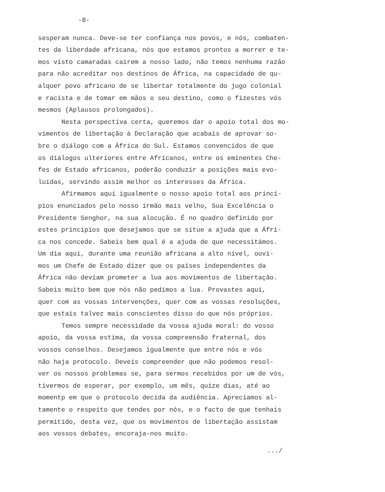-8-
sesperam nunca. Deve-se ter confiança nos povos, e nós, combaten-
tes da liberdade africana, nós que estamos prontos a morrer e te-
mos visto camaradas cairem a nosso lado, não temos nenhuma razão
para não acreditar nos destinos de África, na capacidade de qu-
alquer povo africano de se libertar totalmente do jugo colonial
e racista e de tomar em mãos o seu destino, como o fizestes vós
mesmos (Aplausos prolongados).
Nesta perspectiva certa, queremos dar o apoio total dos mo-
vimentos de libertação à Declaração que acabais de aprovar so-
bre o diálogo com a África do Sul. Estamos convencidos de que
os diálogos ulteriores entre Africanos, entre os eminentes Che-
fes de Estado africanos, poderão conduzir a posições mais evo-
luídas, servindo assim melhor os interesses da África.
Afirmamos aqui igualmente o nosso apoio total aos princí-
pios enunciados pelo nosso irmão mais velho, Sua Excelência o
Presidente Senghor, na sua alocução. É no quadro definido por
estes princípios que desejamos que se situe a ajuda que a Áfri-
ca nos concede. Sabeis bem qual é a ajuda de que necessitámos.
Um dia aqui, durante uma reunião africana a alto nível, ouvi-
mos um Chefe de Estado dizer que os países independentes da
África não deviam prometer a lua aos movimentos de libertação.
Sabeis muito bem que nós não pedimos a lua. Provastes aqui,
quer com as vossas intervenções, quer com as vossas resoluções,
que estais talvez mais conscientes disso do que nós próprios.
Temos sempre necessidade da vossa ajuda moral: do vosso
apoio, da vossa estima, da vossa compreensão fraternal, dos
vossos conselhos. Desejamos igualmente que entre nós e vós
não haja protocolo. Deveis compreender que não podemos resol-
ver os nossos problemas se, para sermos recebidos por um de vós,
tivermos de esperar, por exemplo, um mês, quize dias, até ao
momentp em que o protocolo decida da audiência. Apreciamos al-
tamente o respeito que tendes por nós, e o facto de que tenhais
permitido, desta vez, que os movimentos de libertação assistam
aos vossos debates, encoraja-nos muito.
.../